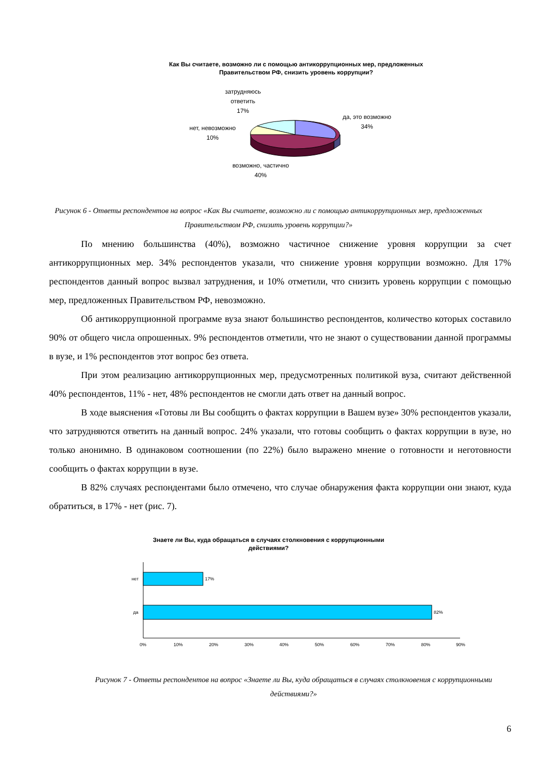Как Вы считаете, возможно ли с помощью антикоррупционных мер, предложенных Правительством РФ, снизить уровень коррупции?
затрудняюсь ответить
17%
да, это возможно
34%
нет, невозможно
10%
возможно, частично
40%
Рисунок 6 - Ответы респондентов на вопрос «Как Вы считаете, возможно ли с помощью антикоррупционных мер, предложенных Правительством РФ, снизить уровень коррупции?»
По мнению большинства (40%), возможно частичное снижение уровня коррупции за счет антикоррупционных мер. 34% респондентов указали, что снижение уровня коррупции возможно. Для 17% респондентов данный вопрос вызвал затруднения, и 10% отметили, что снизить уровень коррупции с помощью мер, предложенных Правительством РФ, невозможно.
Об антикоррупционной программе вуза знают большинство респондентов, количество которых составило 90% от общего числа опрошенных. 9% респондентов отметили, что не знают о существовании данной программы в вузе, и 1% респондентов этот вопрос без ответа.
При этом реализацию антикоррупционных мер, предусмотренных политикой вуза, считают действенной 40% респондентов, 11% - нет, 48% респондентов не смогли дать ответ на данный вопрос.
В ходе выяснения «Готовы ли Вы сообщить о фактах коррупции в Вашем вузе» 30% респондентов указали, что затрудняются ответить на данный вопрос. 24% указали, что готовы сообщить о фактах коррупции в вузе, но только анонимно. В одинаковом соотношении (по 22%) было выражено мнение о готовности и неготовности сообщить о фактах коррупции в вузе.
В 82% случаях респондентами было отмечено, что случае обнаружения факта коррупции они знают, куда обратиться, в 17% - нет (рис. 7).
Знаете ли Вы, куда обращаться в случаях столкновения с коррупционными действиями?
нет
17%
да
82%
0%
10%
20%
30%
40%
50%
60%
70%
80%
90%
Рисунок 7 - Ответы респондентов на вопрос «Знаете ли Вы, куда обращаться в случаях столкновения с коррупционными действиями?»
6